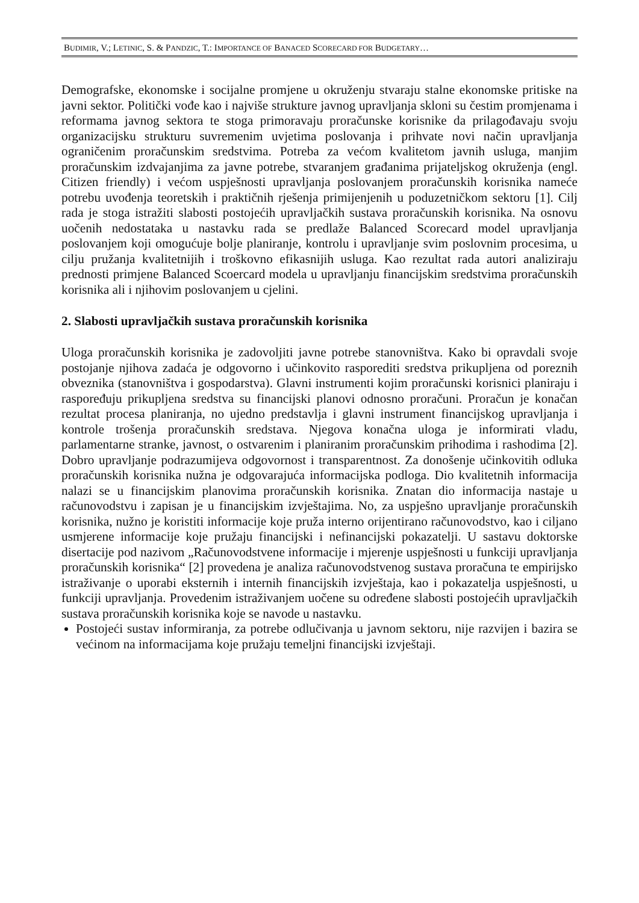BUDIMIR, V.; LETINIC, S. & PANDZIC, T.: IMPORTANCE OF BANACED SCORECARD FOR BUDGETARY…
Demografske, ekonomske i socijalne promjene u okruženju stvaraju stalne ekonomske pritiske na javni sektor. Politički vođe kao i najviše strukture javnog upravljanja skloni su čestim promjenama i reformama javnog sektora te stoga primoravaju proračunske korisnike da prilagođavaju svoju organizacijsku strukturu suvremenim uvjetima poslovanja i prihvate novi način upravljanja ograničenim proračunskim sredstvima. Potreba za većom kvalitetom javnih usluga, manjim proračunskim izdvajanjima za javne potrebe, stvaranjem građanima prijateljskog okruženja (engl. Citizen friendly) i većom uspješnosti upravljanja poslovanjem proračunskih korisnika nameće potrebu uvođenja teoretskih i praktičnih rješenja primijenjenih u poduzetničkom sektoru [1]. Cilj rada je stoga istražiti slabosti postojećih upravljačkih sustava proračunskih korisnika. Na osnovu uočenih nedostataka u nastavku rada se predlaže Balanced Scorecard model upravljanja poslovanjem koji omogućuje bolje planiranje, kontrolu i upravljanje svim poslovnim procesima, u cilju pružanja kvalitetnijih i troškovno efikasnijih usluga. Kao rezultat rada autori analiziraju prednosti primjene Balanced Scoercard modela u upravljanju financijskim sredstvima proračunskih korisnika ali i njihovim poslovanjem u cjelini.
2. Slabosti upravljačkih sustava proračunskih korisnika
Uloga proračunskih korisnika je zadovoljiti javne potrebe stanovništva. Kako bi opravdali svoje postojanje njihova zadaća je odgovorno i učinkovito rasporediti sredstva prikupljena od poreznih obveznika (stanovništva i gospodarstva). Glavni instrumenti kojim proračunski korisnici planiraju i raspoređuju prikupljena sredstva su financijski planovi odnosno proračuni. Proračun je konačan rezultat procesa planiranja, no ujedno predstavlja i glavni instrument financijskog upravljanja i kontrole trošenja proračunskih sredstava. Njegova konačna uloga je informirati vladu, parlamentarne stranke, javnost, o ostvarenim i planiranim proračunskim prihodima i rashodima [2]. Dobro upravljanje podrazumijeva odgovornost i transparentnost. Za donošenje učinkovitih odluka proračunskih korisnika nužna je odgovarajuća informacijska podloga. Dio kvalitetnih informacija nalazi se u financijskim planovima proračunskih korisnika. Znatan dio informacija nastaje u računovodstvu i zapisan je u financijskim izvještajima. No, za uspješno upravljanje proračunskih korisnika, nužno je koristiti informacije koje pruža interno orijentirano računovodstvo, kao i ciljano usmjerene informacije koje pružaju financijski i nefinancijski pokazatelji. U sastavu doktorske disertacije pod nazivom „Računovodstvene informacije i mjerenje uspješnosti u funkciji upravljanja proračunskih korisnika“ [2] provedena je analiza računovodstvenog sustava proračuna te empirijsko istraživanje o uporabi eksternih i internih financijskih izvještaja, kao i pokazatelja uspješnosti, u funkciji upravljanja. Provedenim istraživanjem uočene su određene slabosti postojećih upravljačkih sustava proračunskih korisnika koje se navode u nastavku.
Postojeći sustav informiranja, za potrebe odlučivanja u javnom sektoru, nije razvijen i bazira se većinom na informacijama koje pružaju temeljni financijski izvještaji.